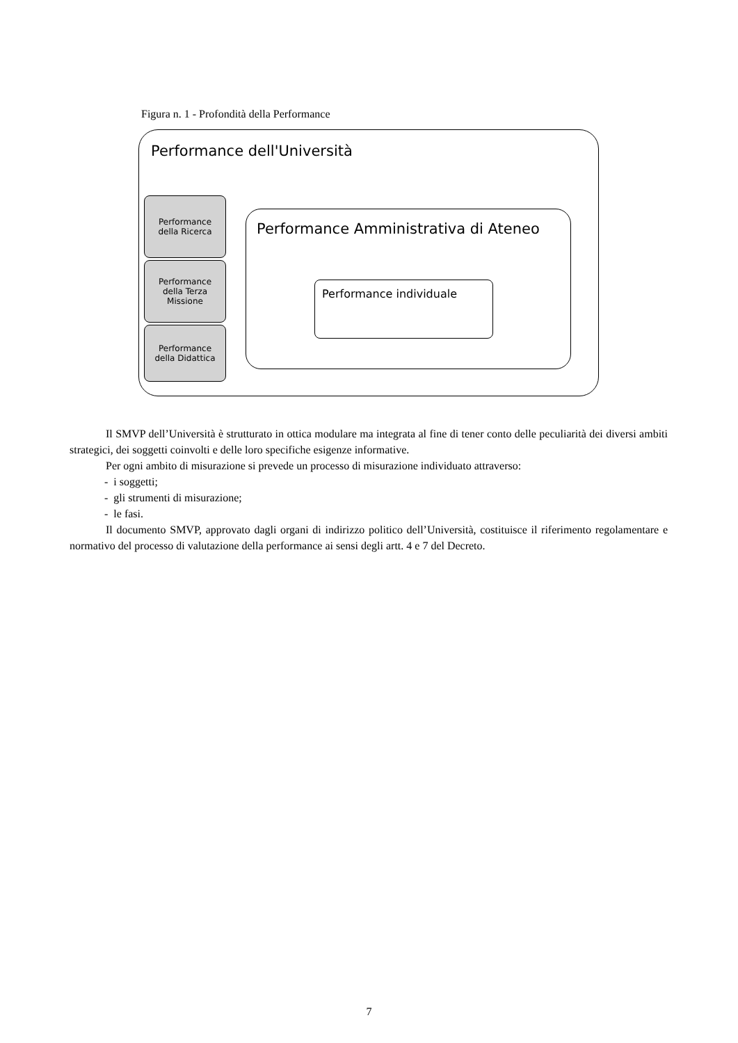Figura n. 1 - Profondità della Performance
Performance dell'Università
Performance
della Ricerca
Performance
della Terza
Missione
Performance
della Didattica
Performance Amministrativa di Ateneo
Performance individuale
Il SMVP dell’Università è strutturato in ottica modulare ma integrata al fine di tener conto delle peculiarità dei diversi ambiti strategici, dei soggetti coinvolti e delle loro specifiche esigenze informative.
Per ogni ambito di misurazione si prevede un processo di misurazione individuato attraverso:
- i soggetti;
- gli strumenti di misurazione;
- le fasi.
Il documento SMVP, approvato dagli organi di indirizzo politico dell’Università, costituisce il riferimento regolamentare e normativo del processo di valutazione della performance ai sensi degli artt. 4 e 7 del Decreto.
7